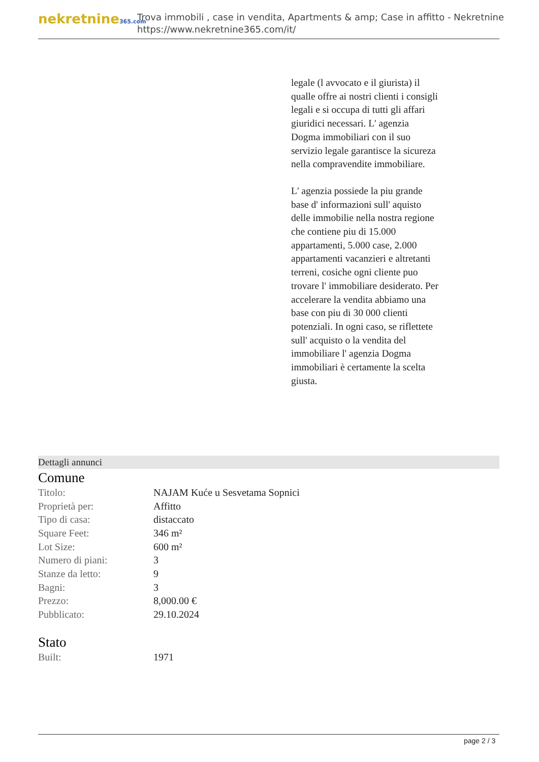nekretnine365.com
Trova immobili , case in vendita, Apartments & amp; Case in affitto - Nekretnine
https://www.nekretnine365.com/it/
legale (l avvocato e il giurista) il qualle offre ai nostri clienti i consigli legali e si occupa di tutti gli affari giuridici necessari. L' agenzia Dogma immobiliari con il suo servizio legale garantisce la sicureza nella compravendite immobiliare.
L' agenzia possiede la piu grande base d' informazioni sull' aquisto delle immobilie nella nostra regione che contiene piu di 15.000 appartamenti, 5.000 case, 2.000 appartamenti vacanzieri e altretanti terreni, cosiche ogni cliente puo trovare l' immobiliare desiderato. Per accelerare la vendita abbiamo una base con piu di 30 000 clienti potenziali. In ogni caso, se riflettete sull' acquisto o la vendita del immobiliare l' agenzia Dogma immobiliari è certamente la scelta giusta.
Dettagli annunci
Comune
| Titolo: | NAJAM Kuće u Sesvetama Sopnici |
| Proprietà per: | Affitto |
| Tipo di casa: | distaccato |
| Square Feet: | 346 m² |
| Lot Size: | 600 m² |
| Numero di piani: | 3 |
| Stanze da letto: | 9 |
| Bagni: | 3 |
| Prezzo: | 8,000.00 € |
| Pubblicato: | 29.10.2024 |
Stato
| Built: | 1971 |
page 2 / 3